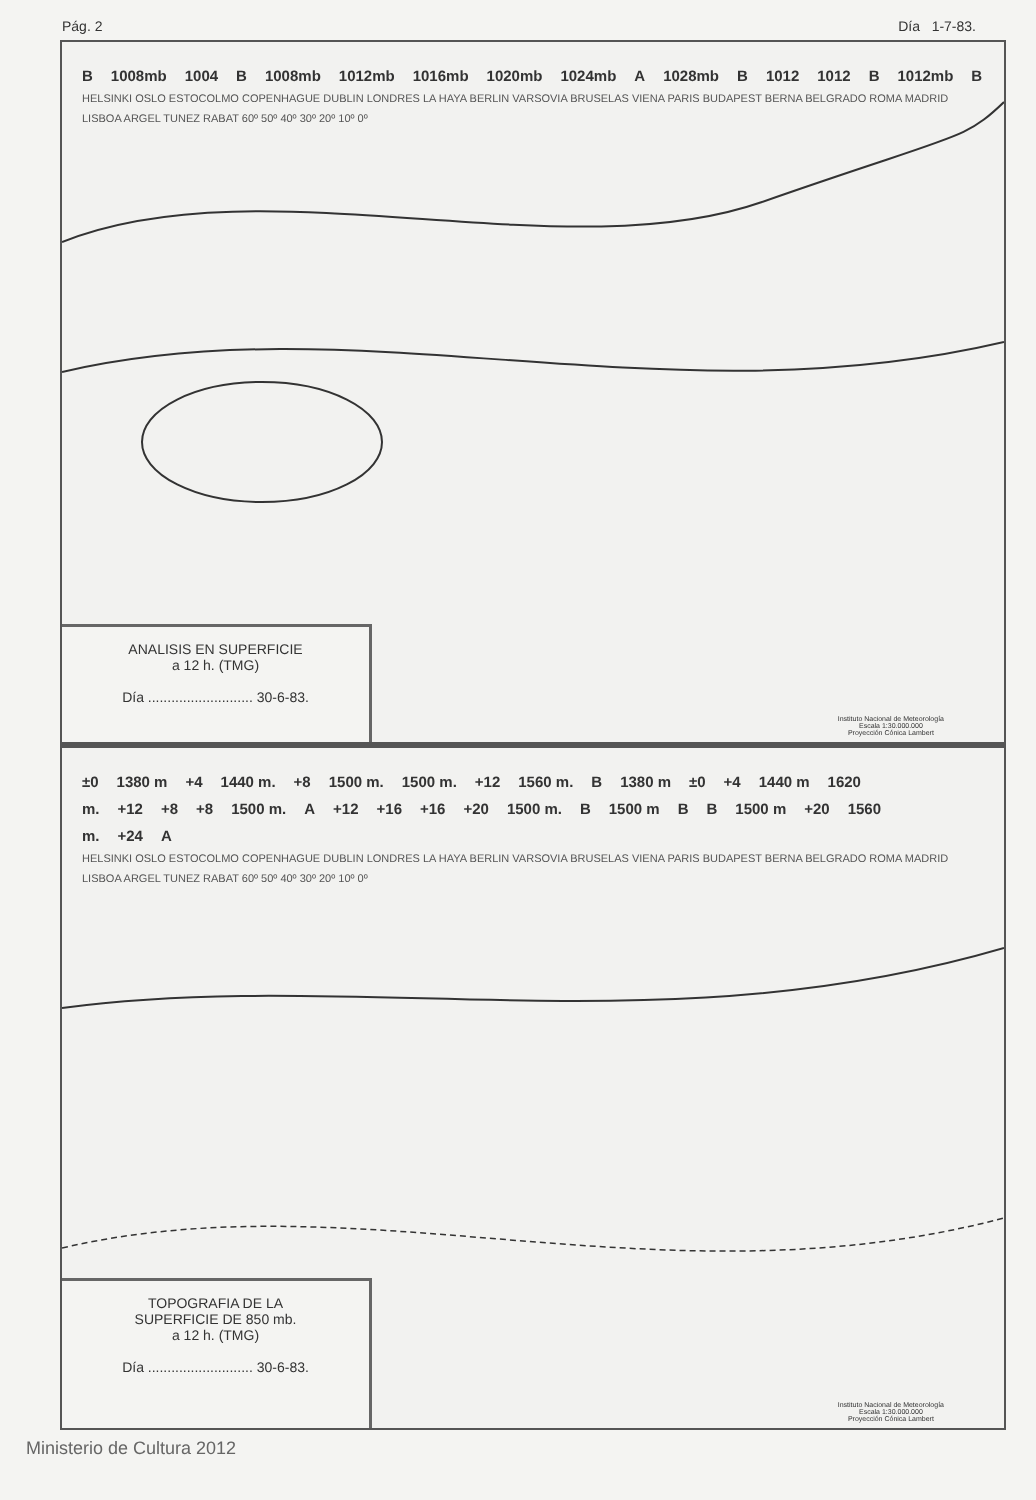Pág. 2 Día 1-7-83.
B 1008mb 1004 B 1008mb 1012mb 1016mb 1020mb 1024mb A 1028mb B 1012 1012 B 1012mb B
HELSINKI OSLO ESTOCOLMO COPENHAGUE DUBLIN LONDRES LA HAYA BERLIN VARSOVIA BRUSELAS VIENA PARIS BUDAPEST BERNA BELGRADO ROMA MADRID LISBOA ARGEL TUNEZ RABAT 60º 50º 40º 30º 20º 10º 0º
ANALISIS EN SUPERFICIE
a 12 h. (TMG)
Día ........................... 30-6-83.
Instituto Nacional de Meteorología
Escala 1:30.000.000
Proyección Cónica Lambert
±0 1380 m +4 1440 m. +8 1500 m. 1500 m. +12 1560 m. B 1380 m ±0 +4 1440 m 1620 m. +12 +8 +8 1500 m. A +12 +16 +16 +20 1500 m. B 1500 m B B 1500 m +20 1560 m. +24 A
HELSINKI OSLO ESTOCOLMO COPENHAGUE DUBLIN LONDRES LA HAYA BERLIN VARSOVIA BRUSELAS VIENA PARIS BUDAPEST BERNA BELGRADO ROMA MADRID LISBOA ARGEL TUNEZ RABAT 60º 50º 40º 30º 20º 10º 0º
TOPOGRAFIA DE LA
SUPERFICIE DE 850 mb.
a 12 h. (TMG)
Día ........................... 30-6-83.
Instituto Nacional de Meteorología
Escala 1:30.000.000
Proyección Cónica Lambert
Ministerio de Cultura 2012